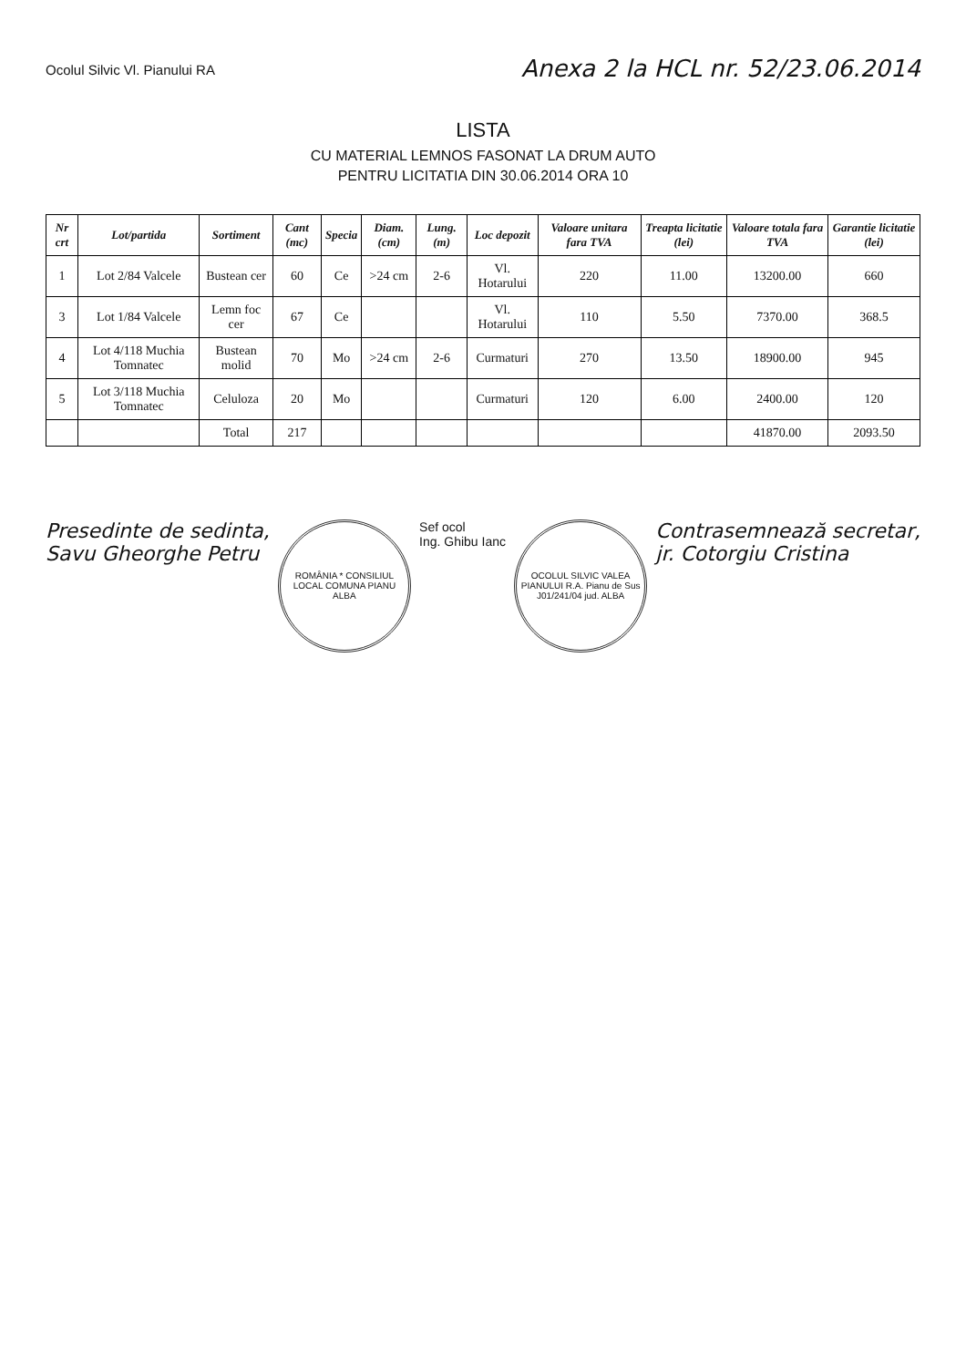Ocolul Silvic Vl. Pianului RA
Anexa 2 la HCL nr. 52/23.06.2014
LISTA
CU MATERIAL LEMNOS FASONAT LA DRUM AUTO
PENTRU LICITATIA DIN 30.06.2014 ORA 10
| Nr crt | Lot/partida | Sortiment | Cant (mc) | Specia | Diam. (cm) | Lung. (m) | Loc depozit | Valoare unitara fara TVA | Treapta licitatie (lei) | Valoare totala fara TVA | Garantie licitatie (lei) |
| --- | --- | --- | --- | --- | --- | --- | --- | --- | --- | --- | --- |
| 1 | Lot 2/84 Valcele | Bustean cer | 60 | Ce | >24 cm | 2-6 | Vl. Hotarului | 220 | 11.00 | 13200.00 | 660 |
| 3 | Lot 1/84 Valcele | Lemn foc cer | 67 | Ce | | | Vl. Hotarului | 110 | 5.50 | 7370.00 | 368.5 |
| 4 | Lot 4/118 Muchia Tomnatec | Bustean molid | 70 | Mo | >24 cm | 2-6 | Curmaturi | 270 | 13.50 | 18900.00 | 945 |
| 5 | Lot 3/118 Muchia Tomnatec | Celuloza | 20 | Mo | | | Curmaturi | 120 | 6.00 | 2400.00 | 120 |
| | | Total | 217 | | | | | | | 41870.00 | 2093.50 |
Presedinte de sedinta,
Savu Gheorghe Petru
ROMÂNIA * CONSILIUL LOCAL COMUNA PIANU ALBA
Sef ocol
Ing. Ghibu Ianc
OCOLUL SILVIC VALEA PIANULUI R.A. Pianu de Sus J01/241/04 jud. ALBA
Contrasemnează secretar,
jr. Cotorgiu Cristina